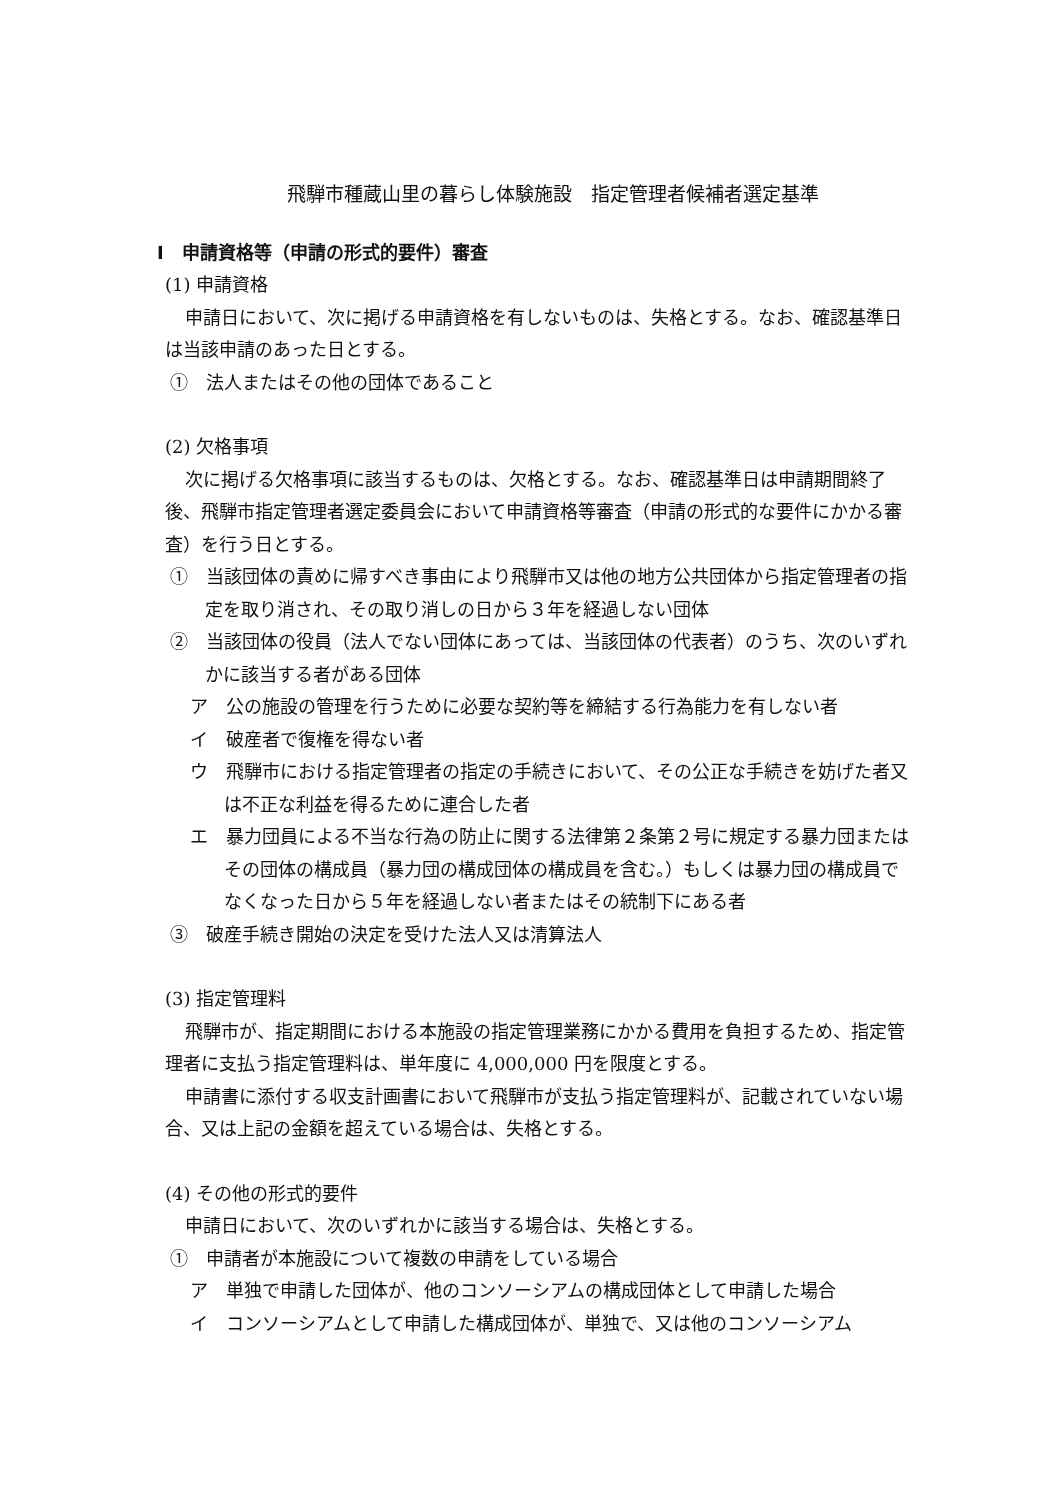飛騨市種蔵山里の暮らし体験施設　指定管理者候補者選定基準
Ⅰ　申請資格等（申請の形式的要件）審査
(1) 申請資格
申請日において、次に掲げる申請資格を有しないものは、失格とする。なお、確認基準日は当該申請のあった日とする。
①　法人またはその他の団体であること
(2) 欠格事項
次に掲げる欠格事項に該当するものは、欠格とする。なお、確認基準日は申請期間終了後、飛騨市指定管理者選定委員会において申請資格等審査（申請の形式的な要件にかかる審査）を行う日とする。
①　当該団体の責めに帰すべき事由により飛騨市又は他の地方公共団体から指定管理者の指定を取り消され、その取り消しの日から３年を経過しない団体
②　当該団体の役員（法人でない団体にあっては、当該団体の代表者）のうち、次のいずれかに該当する者がある団体
ア　公の施設の管理を行うために必要な契約等を締結する行為能力を有しない者
イ　破産者で復権を得ない者
ウ　飛騨市における指定管理者の指定の手続きにおいて、その公正な手続きを妨げた者又は不正な利益を得るために連合した者
エ　暴力団員による不当な行為の防止に関する法律第２条第２号に規定する暴力団またはその団体の構成員（暴力団の構成団体の構成員を含む。）もしくは暴力団の構成員でなくなった日から５年を経過しない者またはその統制下にある者
③　破産手続き開始の決定を受けた法人又は清算法人
(3) 指定管理料
飛騨市が、指定期間における本施設の指定管理業務にかかる費用を負担するため、指定管理者に支払う指定管理料は、単年度に 4,000,000 円を限度とする。
申請書に添付する収支計画書において飛騨市が支払う指定管理料が、記載されていない場合、又は上記の金額を超えている場合は、失格とする。
(4) その他の形式的要件
申請日において、次のいずれかに該当する場合は、失格とする。
①　申請者が本施設について複数の申請をしている場合
ア　単独で申請した団体が、他のコンソーシアムの構成団体として申請した場合
イ　コンソーシアムとして申請した構成団体が、単独で、又は他のコンソーシアム